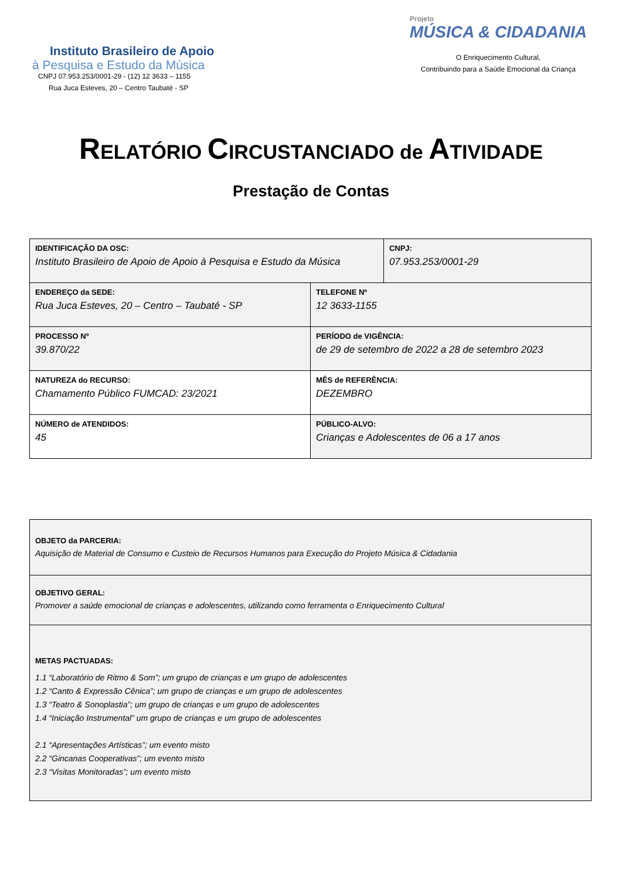Instituto Brasileiro de Apoio
à Pesquisa e Estudo da Música
CNPJ 07.953.253/0001-29 - (12) 12 3633 – 1155
Rua Juca Esteves, 20 – Centro Taubaté - SP
Projeto
MÚSICA & CIDADANIA
O Enriquecimento Cultural,
Contribuindo para a Saúde Emocional da Criança
RELATÓRIO CIRCUSTANCIADO de ATIVIDADE
Prestação de Contas
| IDENTIFICAÇÃO DA OSC: Instituto Brasileiro de Apoio de Apoio à Pesquisa e Estudo da Música | | CNPJ: 07.953.253/0001-29 |
| ENDEREÇO da SEDE: Rua Juca Esteves, 20 – Centro – Taubaté - SP | TELEFONE Nº 12 3633-1155 | |
| PROCESSO Nº 39.870/22 | PERÍODO de VIGÊNCIA: de 29 de setembro de 2022 a 28 de setembro 2023 | |
| NATUREZA do RECURSO: Chamamento Público FUMCAD: 23/2021 | MÊS de REFERÊNCIA: DEZEMBRO | |
| NÚMERO de ATENDIDOS: 45 | PÚBLICO-ALVO: Crianças e Adolescentes de 06 a 17 anos | |
| OBJETO da PARCERIA: Aquisição de Material de Consumo e Custeio de Recursos Humanos para Execução do Projeto Música & Cidadania |
| OBJETIVO GERAL: Promover a saúde emocional de crianças e adolescentes, utilizando como ferramenta o Enriquecimento Cultural |
| METAS PACTUADAS: 1.1 “Laboratório de Ritmo & Som”; um grupo de crianças e um grupo de adolescentes 1.2 “Canto & Expressão Cênica”; um grupo de crianças e um grupo de adolescentes 1.3 “Teatro & Sonoplastia”; um grupo de crianças e um grupo de adolescentes 1.4 “Iniciação Instrumental” um grupo de crianças e um grupo de adolescentes 2.1 “Apresentações Artísticas”; um evento misto 2.2 “Gincanas Cooperativas”; um evento misto 2.3 “Visitas Monitoradas”; um evento misto |